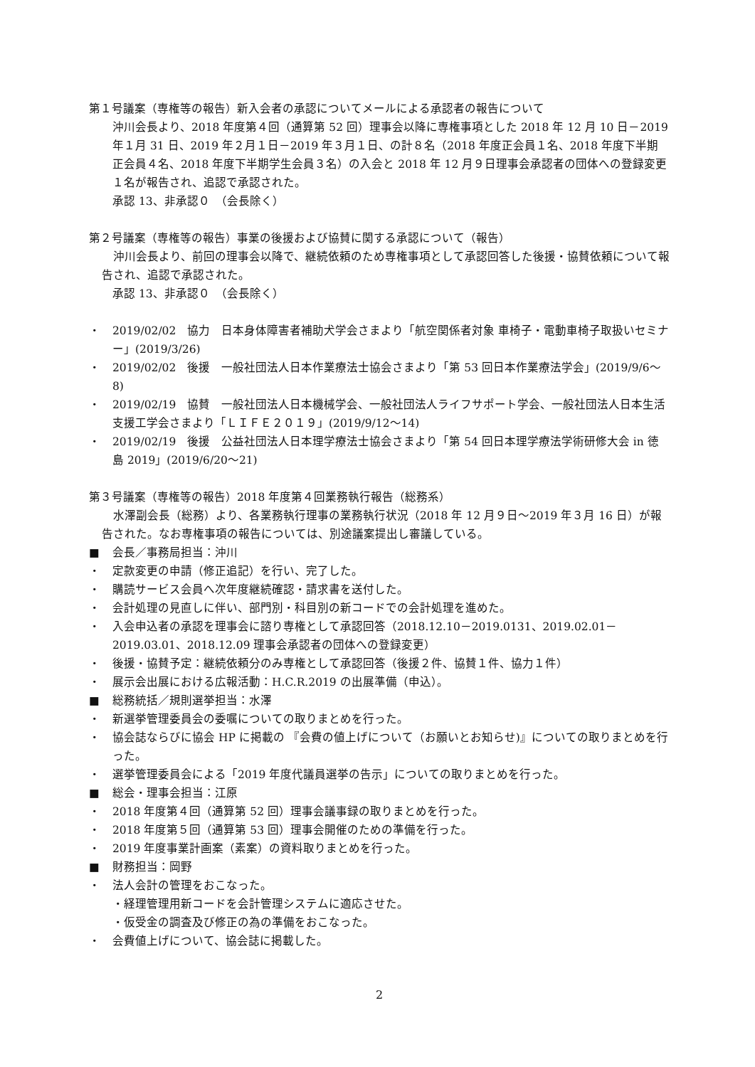第１号議案（専権等の報告）新入会者の承認についてメールによる承認者の報告について
沖川会長より、2018 年度第４回（通算第 52 回）理事会以降に専権事項とした 2018 年 12 月 10 日－2019 年１月 31 日、2019 年２月１日－2019 年３月１日、の計８名（2018 年度正会員１名、2018 年度下半期正会員４名、2018 年度下半期学生会員３名）の入会と 2018 年 12 月９日理事会承認者の団体への登録変更１名が報告され、追認で承認された。
承認 13、非承認０　（会長除く）
第２号議案（専権等の報告）事業の後援および協賛に関する承認について（報告）
　沖川会長より、前回の理事会以降で、継続依頼のため専権事項として承認回答した後援・協賛依頼について報告され、追認で承認された。
承認 13、非承認０　（会長除く）
・ 2019/02/02　協力　日本身体障害者補助犬学会さまより「航空関係者対象 車椅子・電動車椅子取扱いセミナー」(2019/3/26)
・ 2019/02/02　後援　一般社団法人日本作業療法士協会さまより「第 53 回日本作業療法学会」(2019/9/6～8)
・ 2019/02/19　協賛　一般社団法人日本機械学会、一般社団法人ライフサポート学会、一般社団法人日本生活支援工学会さまより「ＬＩＦＥ２０１９」(2019/9/12～14)
・ 2019/02/19　後援　公益社団法人日本理学療法士協会さまより「第 54 回日本理学療法学術研修大会 in 徳島 2019」(2019/6/20～21)
第３号議案（専権等の報告）2018 年度第４回業務執行報告（総務系）
　水澤副会長（総務）より、各業務執行理事の業務執行状況（2018 年 12 月９日～2019 年３月 16 日）が報告された。なお専権事項の報告については、別途議案提出し審議している。
■ 会長／事務局担当：沖川
・ 定款変更の申請（修正追記）を行い、完了した。
・ 購読サービス会員へ次年度継続確認・請求書を送付した。
・ 会計処理の見直しに伴い、部門別・科目別の新コードでの会計処理を進めた。
・ 入会申込者の承認を理事会に諮り専権として承認回答（2018.12.10－2019.0131、2019.02.01－2019.03.01、2018.12.09 理事会承認者の団体への登録変更）
・ 後援・協賛予定：継続依頼分のみ専権として承認回答（後援２件、協賛１件、協力１件）
・ 展示会出展における広報活動：H.C.R.2019 の出展準備（申込）。
■ 総務統括／規則選挙担当：水澤
・ 新選挙管理委員会の委嘱についての取りまとめを行った。
・ 協会誌ならびに協会 HP に掲載の 『会費の値上げについて（お願いとお知らせ)』についての取りまとめを行った。
・ 選挙管理委員会による「2019 年度代議員選挙の告示」についての取りまとめを行った。
■ 総会・理事会担当：江原
・ 2018 年度第４回（通算第 52 回）理事会議事録の取りまとめを行った。
・ 2018 年度第５回（通算第 53 回）理事会開催のための準備を行った。
・ 2019 年度事業計画案（素案）の資料取りまとめを行った。
■ 財務担当：岡野
・ 法人会計の管理をおこなった。
・経理管理用新コードを会計管理システムに適応させた。
・仮受金の調査及び修正の為の準備をおこなった。
・ 会費値上げについて、協会誌に掲載した。
2